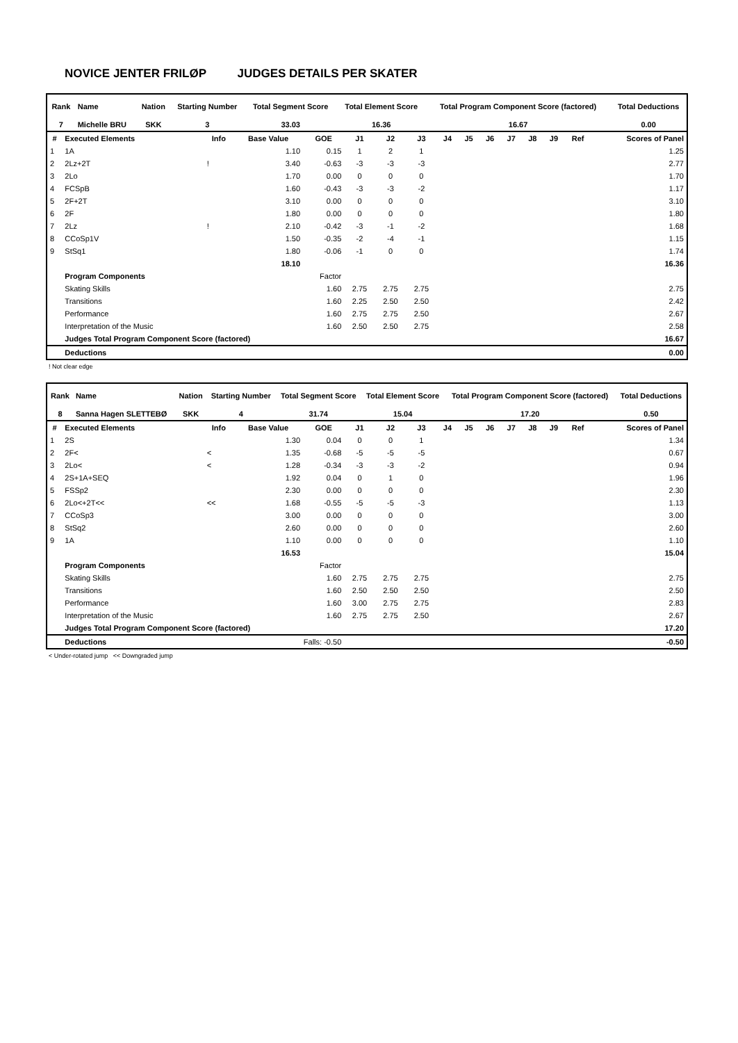NOVICE JENTER FRILØP JUDGES DETAILS PER SKATER
| Rank | Name | Nation | Starting Number | Total Segment Score | Total Element Score | Total Program Component Score (factored) | Total Deductions |
| --- | --- | --- | --- | --- | --- | --- | --- |
| 7 | Michelle BRU | SKK | 3 | 33.03 | 16.36 | 16.67 | 0.00 |
| # | Executed Elements | Info | Base Value | GOE | J1 | J2 | J3 | J4 | J5 | J6 | J7 | J8 | J9 | Ref | Scores of Panel |
| --- | --- | --- | --- | --- | --- | --- | --- | --- | --- | --- | --- | --- | --- | --- | --- |
| 1 | 1A | | 1.10 | 0.15 | 1 | 2 | 1 | | | | | | | | 1.25 |
| 2 | 2Lz+2T | ! | 3.40 | -0.63 | -3 | -3 | -3 | | | | | | | | 2.77 |
| 3 | 2Lo | | 1.70 | 0.00 | 0 | 0 | 0 | | | | | | | | 1.70 |
| 4 | FCSpB | | 1.60 | -0.43 | -3 | -3 | -2 | | | | | | | | 1.17 |
| 5 | 2F+2T | | 3.10 | 0.00 | 0 | 0 | 0 | | | | | | | | 3.10 |
| 6 | 2F | | 1.80 | 0.00 | 0 | 0 | 0 | | | | | | | | 1.80 |
| 7 | 2Lz | ! | 2.10 | -0.42 | -3 | -1 | -2 | | | | | | | | 1.68 |
| 8 | CCoSp1V | | 1.50 | -0.35 | -2 | -4 | -1 | | | | | | | | 1.15 |
| 9 | StSq1 | | 1.80 | -0.06 | -1 | 0 | 0 | | | | | | | | 1.74 |
| | | | 18.10 | | | | | | | | | | | | 16.36 |
| | Program Components | | | Factor | | | | | | | | | | | |
| | Skating Skills | | | 1.60 | 2.75 | 2.75 | 2.75 | | | | | | | | 2.75 |
| | Transitions | | | 1.60 | 2.25 | 2.50 | 2.50 | | | | | | | | 2.42 |
| | Performance | | | 1.60 | 2.75 | 2.75 | 2.50 | | | | | | | | 2.67 |
| | Interpretation of the Music | | | 1.60 | 2.50 | 2.50 | 2.75 | | | | | | | | 2.58 |
| | Judges Total Program Component Score (factored) | | | | | | | | | | | | | | 16.67 |
| | Deductions | | | | | | | | | | | | | | 0.00 |
! Not clear edge
| Rank | Name | Nation | Starting Number | Total Segment Score | Total Element Score | Total Program Component Score (factored) | Total Deductions |
| --- | --- | --- | --- | --- | --- | --- | --- |
| 8 | Sanna Hagen SLETTEBØ | SKK | 4 | 31.74 | 15.04 | 17.20 | 0.50 |
| # | Executed Elements | Info | Base Value | GOE | J1 | J2 | J3 | J4 | J5 | J6 | J7 | J8 | J9 | Ref | Scores of Panel |
| --- | --- | --- | --- | --- | --- | --- | --- | --- | --- | --- | --- | --- | --- | --- | --- |
| 1 | 2S | | 1.30 | 0.04 | 0 | 0 | 1 | | | | | | | | 1.34 |
| 2 | 2F< | < | 1.35 | -0.68 | -5 | -5 | -5 | | | | | | | | 0.67 |
| 3 | 2Lo< | < | 1.28 | -0.34 | -3 | -3 | -2 | | | | | | | | 0.94 |
| 4 | 2S+1A+SEQ | | 1.92 | 0.04 | 0 | 1 | 0 | | | | | | | | 1.96 |
| 5 | FSSp2 | | 2.30 | 0.00 | 0 | 0 | 0 | | | | | | | | 2.30 |
| 6 | 2Lo<+2T<< | << | 1.68 | -0.55 | -5 | -5 | -3 | | | | | | | | 1.13 |
| 7 | CCoSp3 | | 3.00 | 0.00 | 0 | 0 | 0 | | | | | | | | 3.00 |
| 8 | StSq2 | | 2.60 | 0.00 | 0 | 0 | 0 | | | | | | | | 2.60 |
| 9 | 1A | | 1.10 | 0.00 | 0 | 0 | 0 | | | | | | | | 1.10 |
| | | | 16.53 | | | | | | | | | | | | 15.04 |
| | Program Components | | | Factor | | | | | | | | | | | |
| | Skating Skills | | | 1.60 | 2.75 | 2.75 | 2.75 | | | | | | | | 2.75 |
| | Transitions | | | 1.60 | 2.50 | 2.50 | 2.50 | | | | | | | | 2.50 |
| | Performance | | | 1.60 | 3.00 | 2.75 | 2.75 | | | | | | | | 2.83 |
| | Interpretation of the Music | | | 1.60 | 2.75 | 2.75 | 2.50 | | | | | | | | 2.67 |
| | Judges Total Program Component Score (factored) | | | | | | | | | | | | | | 17.20 |
| | Deductions | | Falls: -0.50 | | | | | | | | | | | | -0.50 |
< Under-rotated jump << Downgraded jump